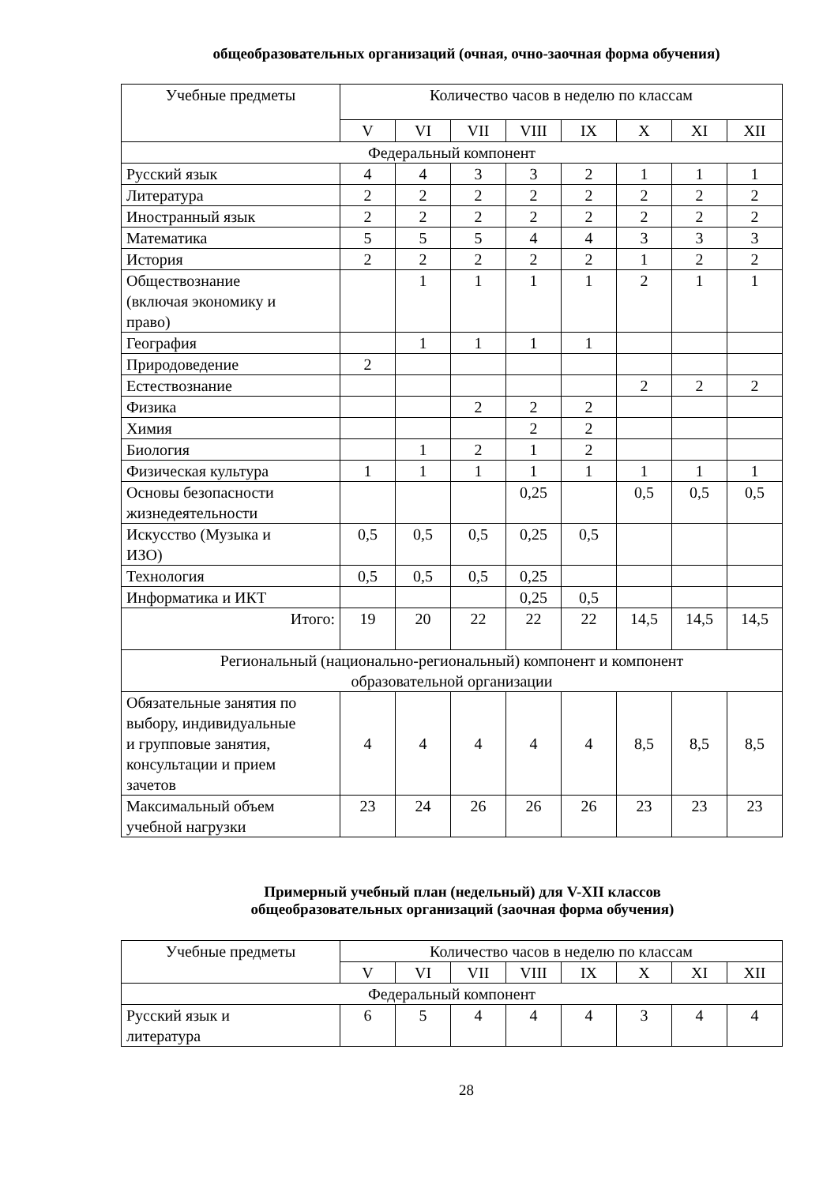общеобразовательных организаций (очная, очно-заочная форма обучения)
| Учебные предметы | Количество часов в неделю по классам | | | | | | | |
| --- | --- | --- | --- | --- | --- | --- | --- | --- |
| | V | VI | VII | VIII | IX | X | XI | XII |
| Федеральный компонент | | | | | | | | |
| Русский язык | 4 | 4 | 3 | 3 | 2 | 1 | 1 | 1 |
| Литература | 2 | 2 | 2 | 2 | 2 | 2 | 2 | 2 |
| Иностранный язык | 2 | 2 | 2 | 2 | 2 | 2 | 2 | 2 |
| Математика | 5 | 5 | 5 | 4 | 4 | 3 | 3 | 3 |
| История | 2 | 2 | 2 | 2 | 2 | 1 | 2 | 2 |
| Обществознание (включая экономику и право) | | 1 | 1 | 1 | 1 | 2 | 1 | 1 |
| География | | 1 | 1 | 1 | 1 | | | |
| Природоведение | 2 | | | | | | | |
| Естествознание | | | | | | 2 | 2 | 2 |
| Физика | | | 2 | 2 | 2 | | | |
| Химия | | | | 2 | 2 | | | |
| Биология | | 1 | 2 | 1 | 2 | | | |
| Физическая культура | 1 | 1 | 1 | 1 | 1 | 1 | 1 | 1 |
| Основы безопасности жизнедеятельности | | | | 0,25 | | 0,5 | 0,5 | 0,5 |
| Искусство (Музыка и ИЗО) | 0,5 | 0,5 | 0,5 | 0,25 | 0,5 | | | |
| Технология | 0,5 | 0,5 | 0,5 | 0,25 | | | | |
| Информатика и ИКТ | | | | 0,25 | 0,5 | | | |
| Итого: | 19 | 20 | 22 | 22 | 22 | 14,5 | 14,5 | 14,5 |
| Региональный (национально-региональный) компонент и компонент образовательной организации | | | | | | | | |
| Обязательные занятия по выбору, индивидуальные и групповые занятия, консультации и прием зачетов | 4 | 4 | 4 | 4 | 4 | 8,5 | 8,5 | 8,5 |
| Максимальный объем учебной нагрузки | 23 | 24 | 26 | 26 | 26 | 23 | 23 | 23 |
Примерный учебный план (недельный) для V-XII классов
общеобразовательных организаций (заочная форма обучения)
| Учебные предметы | Количество часов в неделю по классам | | | | | | | |
| --- | --- | --- | --- | --- | --- | --- | --- | --- |
| | V | VI | VII | VIII | IX | X | XI | XII |
| Федеральный компонент | | | | | | | | |
| Русский язык и литература | 6 | 5 | 4 | 4 | 4 | 3 | 4 | 4 |
28